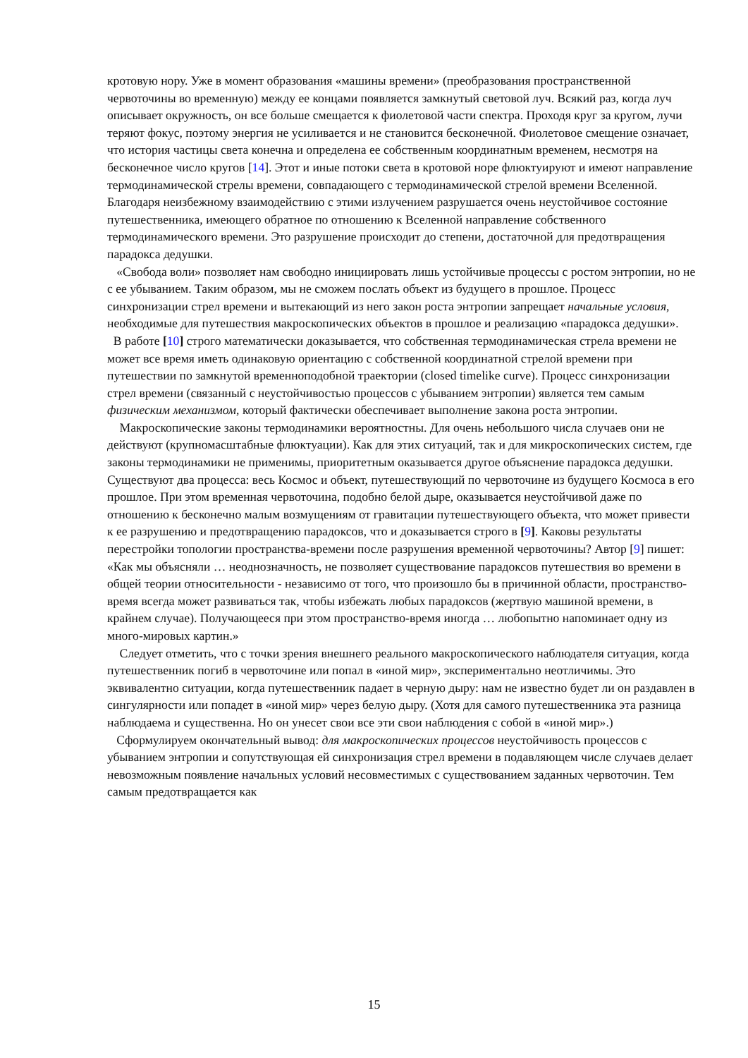кротовую нору. Уже в момент образования «машины времени» (преобразования пространственной червоточины во временную) между ее концами появляется замкнутый световой луч. Всякий раз, когда луч описывает окружность, он все больше смещается к фиолетовой части спектра. Проходя круг за кругом, лучи теряют фокус, поэтому энергия не усиливается и не становится бесконечной. Фиолетовое смещение означает, что история частицы света конечна и определена ее собственным координатным временем, несмотря на бесконечное число кругов [14]. Этот и иные потоки света в кротовой норе флюктуируют и имеют направление термодинамической стрелы времени, совпадающего с термодинамической стрелой времени Вселенной. Благодаря неизбежному взаимодействию с этими излучением разрушается очень неустойчивое состояние путешественника, имеющего обратное по отношению к Вселенной направление собственного термодинамического времени. Это разрушение происходит до степени, достаточной для предотвращения парадокса дедушки.
«Свобода воли» позволяет нам свободно инициировать лишь устойчивые процессы с ростом энтропии, но не с ее убыванием. Таким образом, мы не сможем послать объект из будущего в прошлое. Процесс синхронизации стрел времени и вытекающий из него закон роста энтропии запрещает начальные условия, необходимые для путешествия макроскопических объектов в прошлое и реализацию «парадокса дедушки».
В работе [10] строго математически доказывается, что собственная термодинамическая стрела времени не может все время иметь одинаковую ориентацию с собственной координатной стрелой времени при путешествии по замкнутой временноподобной траектории (closed timelike curve). Процесс синхронизации стрел времени (связанный с неустойчивостью процессов с убыванием энтропии) является тем самым физическим механизмом, который фактически обеспечивает выполнение закона роста энтропии.
Макроскопические законы термодинамики вероятностны. Для очень небольшого числа случаев они не действуют (крупномасштабные флюктуации). Как для этих ситуаций, так и для микроскопических систем, где законы термодинамики не применимы, приоритетным оказывается другое объяснение парадокса дедушки. Существуют два процесса: весь Космос и объект, путешествующий по червоточине из будущего Космоса в его прошлое. При этом временная червоточина, подобно белой дыре, оказывается неустойчивой даже по отношению к бесконечно малым возмущениям от гравитации путешествующего объекта, что может привести к ее разрушению и предотвращению парадоксов, что и доказывается строго в [9]. Каковы результаты перестройки топологии пространства-времени после разрушения временной червоточины? Автор [9] пишет:
«Как мы объясняли … неоднозначность, не позволяет существование парадоксов путешествия во времени в общей теории относительности - независимо от того, что произошло бы в причинной области, пространство-время всегда может развиваться так, чтобы избежать любых парадоксов (жертвую машиной времени, в крайнем случае). Получающееся при этом пространство-время иногда … любопытно напоминает одну из много-мировых картин.»
Следует отметить, что с точки зрения внешнего реального макроскопического наблюдателя ситуация, когда путешественник погиб в червоточине или попал в «иной мир», экспериментально неотличимы. Это эквивалентно ситуации, когда путешественник падает в черную дыру: нам не известно будет ли он раздавлен в сингулярности или попадет в «иной мир» через белую дыру. (Хотя для самого путешественника эта разница наблюдаема и существенна. Но он унесет свои все эти свои наблюдения с собой в «иной мир».)
Сформулируем окончательный вывод: для макроскопических процессов неустойчивость процессов с убыванием энтропии и сопутствующая ей синхронизация стрел времени в подавляющем числе случаев делает невозможным появление начальных условий несовместимых с существованием заданных червоточин. Тем самым предотвращается как
15